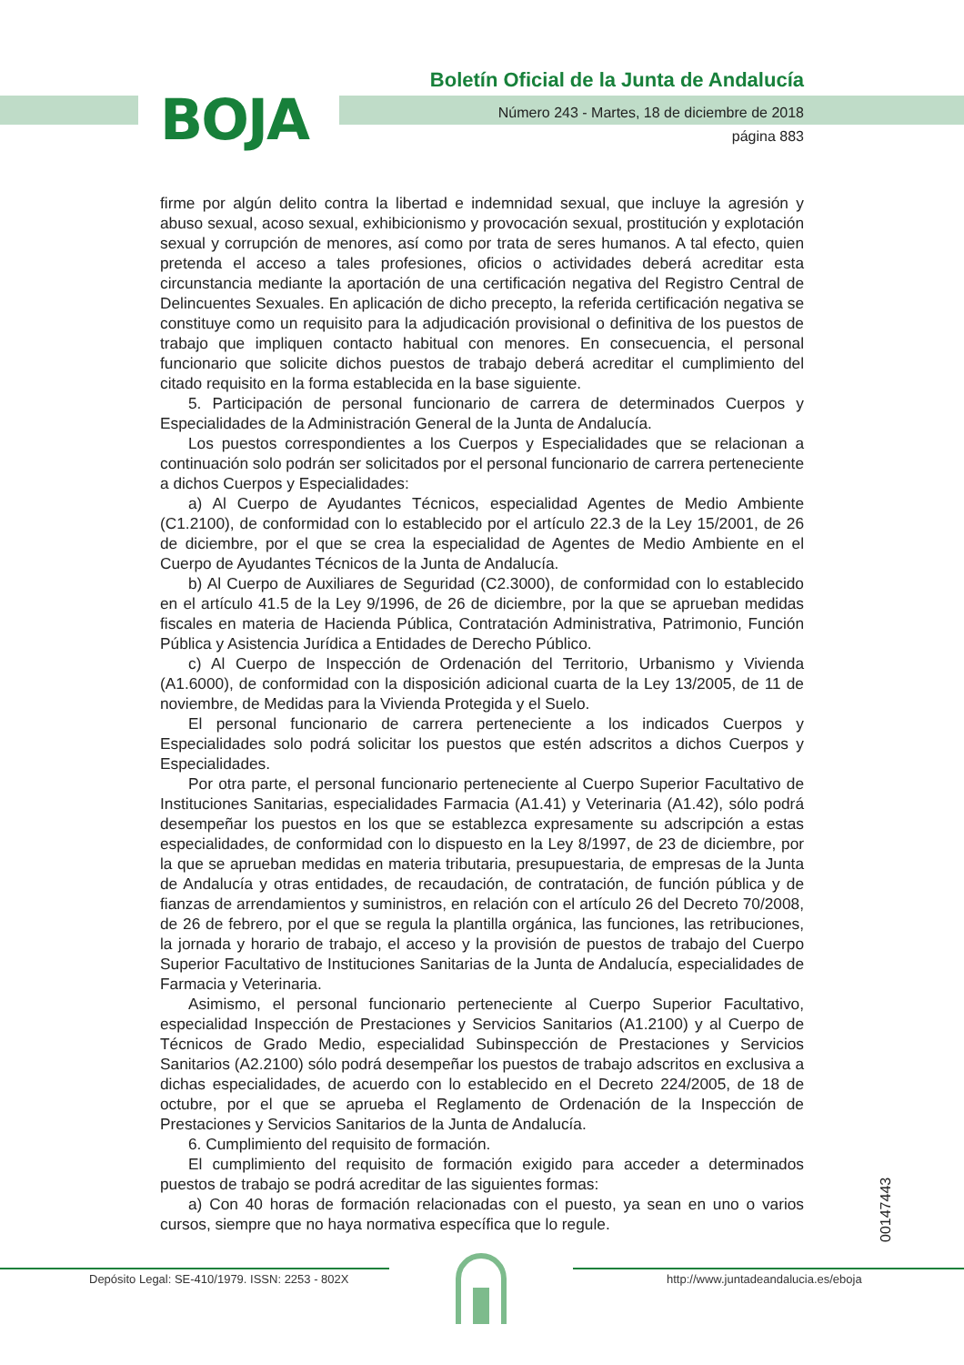BOJA
Boletín Oficial de la Junta de Andalucía
Número 243 - Martes, 18 de diciembre de 2018
página 883
firme por algún delito contra la libertad e indemnidad sexual, que incluye la agresión y abuso sexual, acoso sexual, exhibicionismo y provocación sexual, prostitución y explotación sexual y corrupción de menores, así como por trata de seres humanos. A tal efecto, quien pretenda el acceso a tales profesiones, oficios o actividades deberá acreditar esta circunstancia mediante la aportación de una certificación negativa del Registro Central de Delincuentes Sexuales. En aplicación de dicho precepto, la referida certificación negativa se constituye como un requisito para la adjudicación provisional o definitiva de los puestos de trabajo que impliquen contacto habitual con menores. En consecuencia, el personal funcionario que solicite dichos puestos de trabajo deberá acreditar el cumplimiento del citado requisito en la forma establecida en la base siguiente.
5. Participación de personal funcionario de carrera de determinados Cuerpos y Especialidades de la Administración General de la Junta de Andalucía.
Los puestos correspondientes a los Cuerpos y Especialidades que se relacionan a continuación solo podrán ser solicitados por el personal funcionario de carrera perteneciente a dichos Cuerpos y Especialidades:
a) Al Cuerpo de Ayudantes Técnicos, especialidad Agentes de Medio Ambiente (C1.2100), de conformidad con lo establecido por el artículo 22.3 de la Ley 15/2001, de 26 de diciembre, por el que se crea la especialidad de Agentes de Medio Ambiente en el Cuerpo de Ayudantes Técnicos de la Junta de Andalucía.
b) Al Cuerpo de Auxiliares de Seguridad (C2.3000), de conformidad con lo establecido en el artículo 41.5 de la Ley 9/1996, de 26 de diciembre, por la que se aprueban medidas fiscales en materia de Hacienda Pública, Contratación Administrativa, Patrimonio, Función Pública y Asistencia Jurídica a Entidades de Derecho Público.
c) Al Cuerpo de Inspección de Ordenación del Territorio, Urbanismo y Vivienda (A1.6000), de conformidad con la disposición adicional cuarta de la Ley 13/2005, de 11 de noviembre, de Medidas para la Vivienda Protegida y el Suelo.
El personal funcionario de carrera perteneciente a los indicados Cuerpos y Especialidades solo podrá solicitar los puestos que estén adscritos a dichos Cuerpos y Especialidades.
Por otra parte, el personal funcionario perteneciente al Cuerpo Superior Facultativo de Instituciones Sanitarias, especialidades Farmacia (A1.41) y Veterinaria (A1.42), sólo podrá desempeñar los puestos en los que se establezca expresamente su adscripción a estas especialidades, de conformidad con lo dispuesto en la Ley 8/1997, de 23 de diciembre, por la que se aprueban medidas en materia tributaria, presupuestaria, de empresas de la Junta de Andalucía y otras entidades, de recaudación, de contratación, de función pública y de fianzas de arrendamientos y suministros, en relación con el artículo 26 del Decreto 70/2008, de 26 de febrero, por el que se regula la plantilla orgánica, las funciones, las retribuciones, la jornada y horario de trabajo, el acceso y la provisión de puestos de trabajo del Cuerpo Superior Facultativo de Instituciones Sanitarias de la Junta de Andalucía, especialidades de Farmacia y Veterinaria.
Asimismo, el personal funcionario perteneciente al Cuerpo Superior Facultativo, especialidad Inspección de Prestaciones y Servicios Sanitarios (A1.2100) y al Cuerpo de Técnicos de Grado Medio, especialidad Subinspección de Prestaciones y Servicios Sanitarios (A2.2100) sólo podrá desempeñar los puestos de trabajo adscritos en exclusiva a dichas especialidades, de acuerdo con lo establecido en el Decreto 224/2005, de 18 de octubre, por el que se aprueba el Reglamento de Ordenación de la Inspección de Prestaciones y Servicios Sanitarios de la Junta de Andalucía.
6. Cumplimiento del requisito de formación.
El cumplimiento del requisito de formación exigido para acceder a determinados puestos de trabajo se podrá acreditar de las siguientes formas:
a) Con 40 horas de formación relacionadas con el puesto, ya sean en uno o varios cursos, siempre que no haya normativa específica que lo regule.
00147443
Depósito Legal: SE-410/1979. ISSN: 2253 - 802X http://www.juntadeandalucia.es/eboja